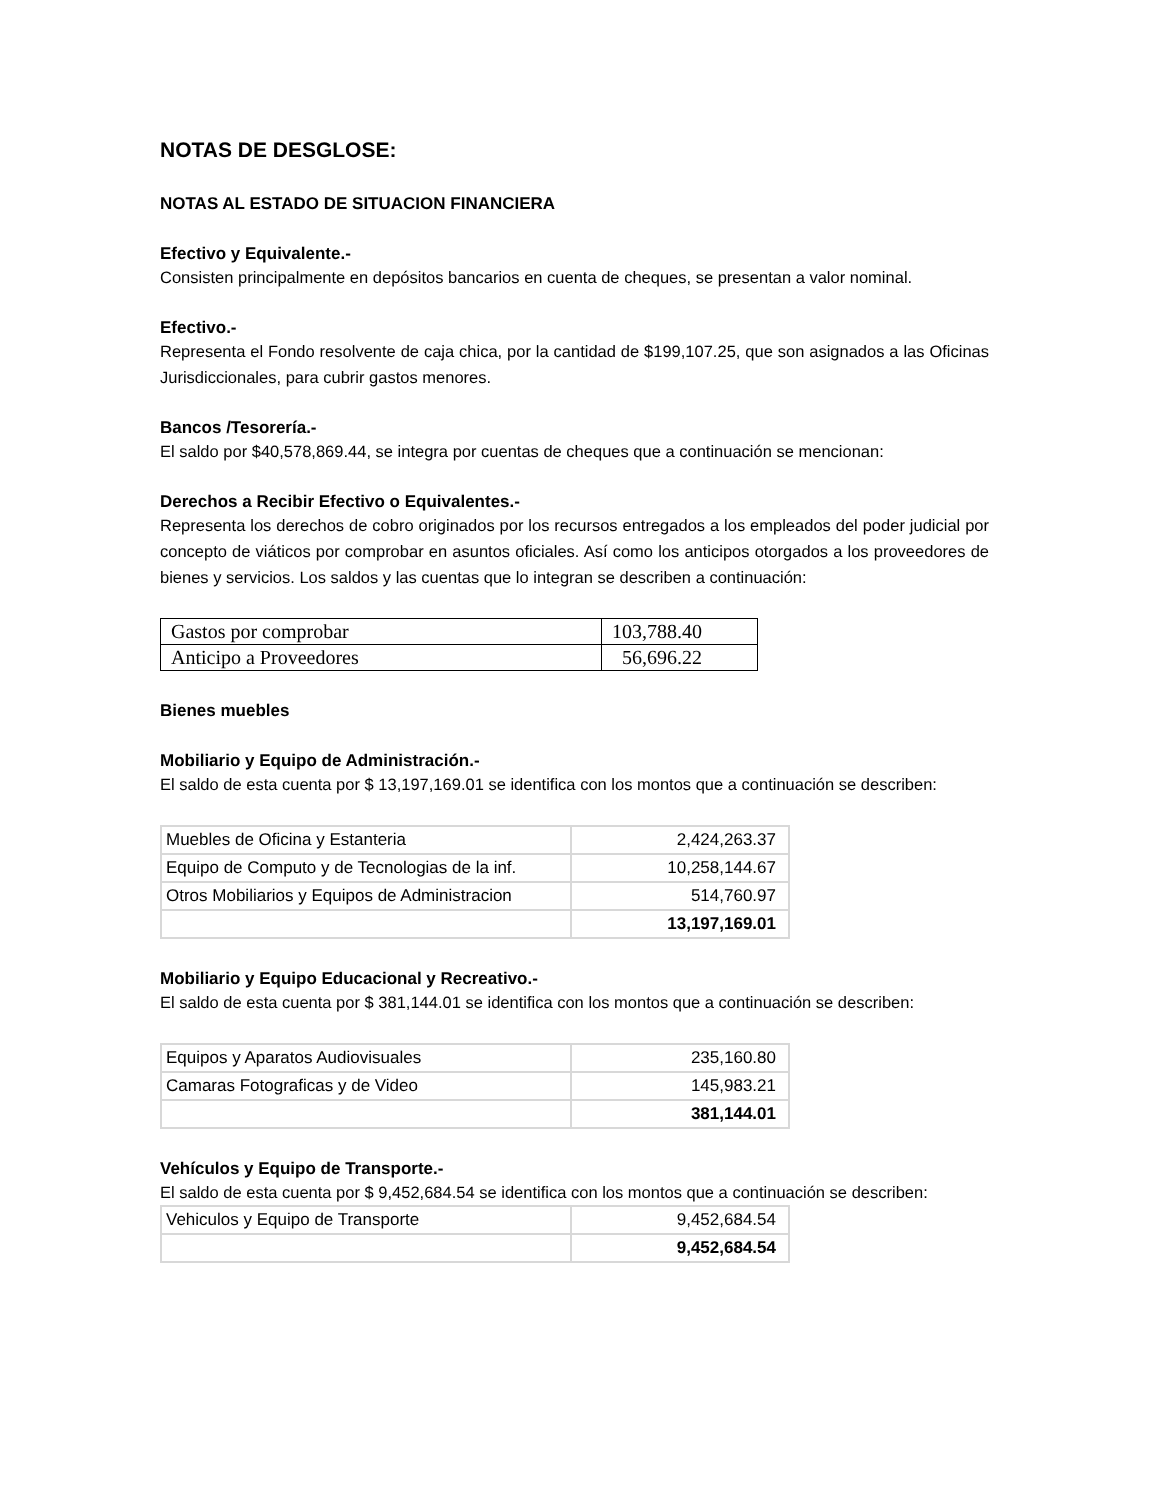NOTAS DE DESGLOSE:
NOTAS AL ESTADO DE SITUACION FINANCIERA
Efectivo y Equivalente.-
Consisten principalmente en depósitos bancarios en cuenta de cheques, se presentan a valor nominal.
Efectivo.-
Representa el Fondo resolvente de caja chica, por la cantidad de $199,107.25, que son asignados a las Oficinas Jurisdiccionales, para cubrir gastos menores.
Bancos /Tesorería.-
El saldo por $40,578,869.44, se integra por cuentas de cheques que a continuación se mencionan:
Derechos a Recibir Efectivo o Equivalentes.-
Representa los derechos de cobro originados por los recursos entregados a los empleados del poder judicial por concepto de viáticos por comprobar en asuntos oficiales. Así como los anticipos otorgados a los proveedores de bienes y servicios. Los saldos y las cuentas que lo integran se describen a continuación:
| Gastos por comprobar | 103,788.40 |
| Anticipo a Proveedores | 56,696.22 |
Bienes muebles
Mobiliario y Equipo de Administración.-
El saldo de esta cuenta por $ 13,197,169.01 se identifica con los montos que a continuación se describen:
| Muebles de Oficina y Estanteria | 2,424,263.37 |
| Equipo de Computo y de Tecnologias de la inf. | 10,258,144.67 |
| Otros Mobiliarios y Equipos de Administracion | 514,760.97 |
| | 13,197,169.01 |
Mobiliario y Equipo Educacional y Recreativo.-
El saldo de esta cuenta por $ 381,144.01 se identifica con los montos que a continuación se describen:
| Equipos y Aparatos Audiovisuales | 235,160.80 |
| Camaras Fotograficas y de Video | 145,983.21 |
| | 381,144.01 |
Vehículos y Equipo de Transporte.-
El saldo de esta cuenta por $ 9,452,684.54 se identifica con los montos que a continuación se describen:
| Vehiculos y Equipo de Transporte | 9,452,684.54 |
| | 9,452,684.54 |